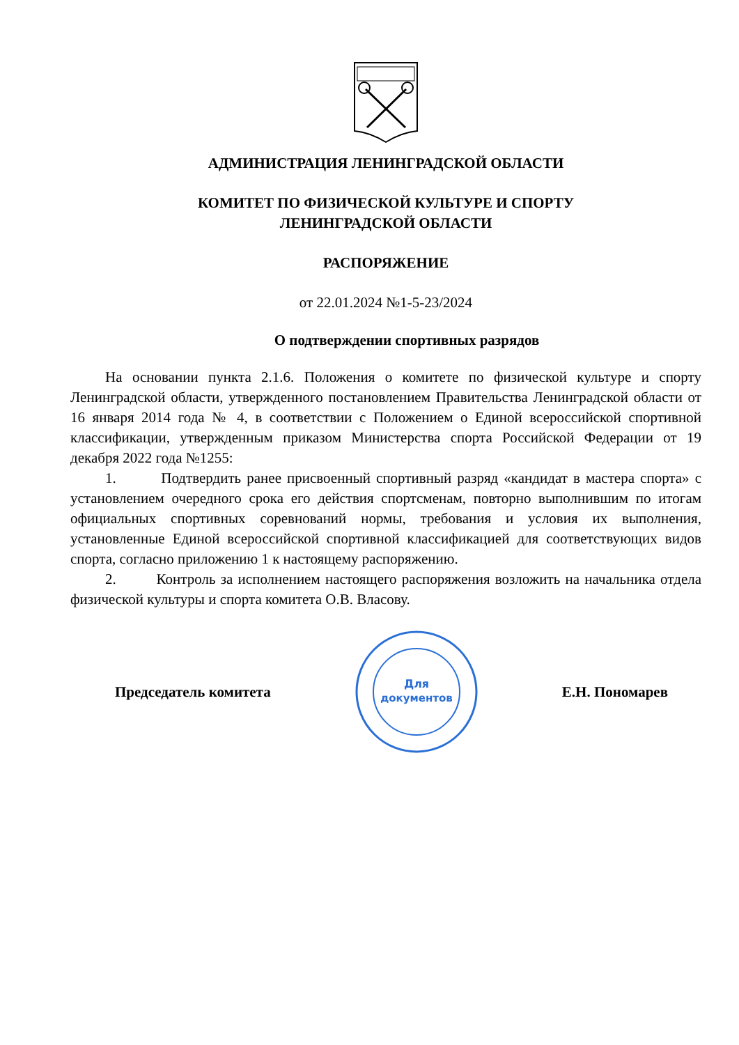АДМИНИСТРАЦИЯ ЛЕНИНГРАДСКОЙ ОБЛАСТИ
КОМИТЕТ ПО ФИЗИЧЕСКОЙ КУЛЬТУРЕ И СПОРТУ
ЛЕНИНГРАДСКОЙ ОБЛАСТИ
РАСПОРЯЖЕНИЕ
от 22.01.2024 №1-5-23/2024
О подтверждении спортивных разрядов
На основании пункта 2.1.6. Положения о комитете по физической культуре и спорту Ленинградской области, утвержденного постановлением Правительства Ленинградской области от 16 января 2014 года № 4, в соответствии с Положением о Единой всероссийской спортивной классификации, утвержденным приказом Министерства спорта Российской Федерации от 19 декабря 2022 года №1255:
1. Подтвердить ранее присвоенный спортивный разряд «кандидат в мастера спорта» с установлением очередного срока его действия спортсменам, повторно выполнившим по итогам официальных спортивных соревнований нормы, требования и условия их выполнения, установленные Единой всероссийской спортивной классификацией для соответствующих видов спорта, согласно приложению 1 к настоящему распоряжению.
2. Контроль за исполнением настоящего распоряжения возложить на начальника отдела физической культуры и спорта комитета О.В. Власову.
Председатель комитета
Для
документов
Е.Н. Пономарев